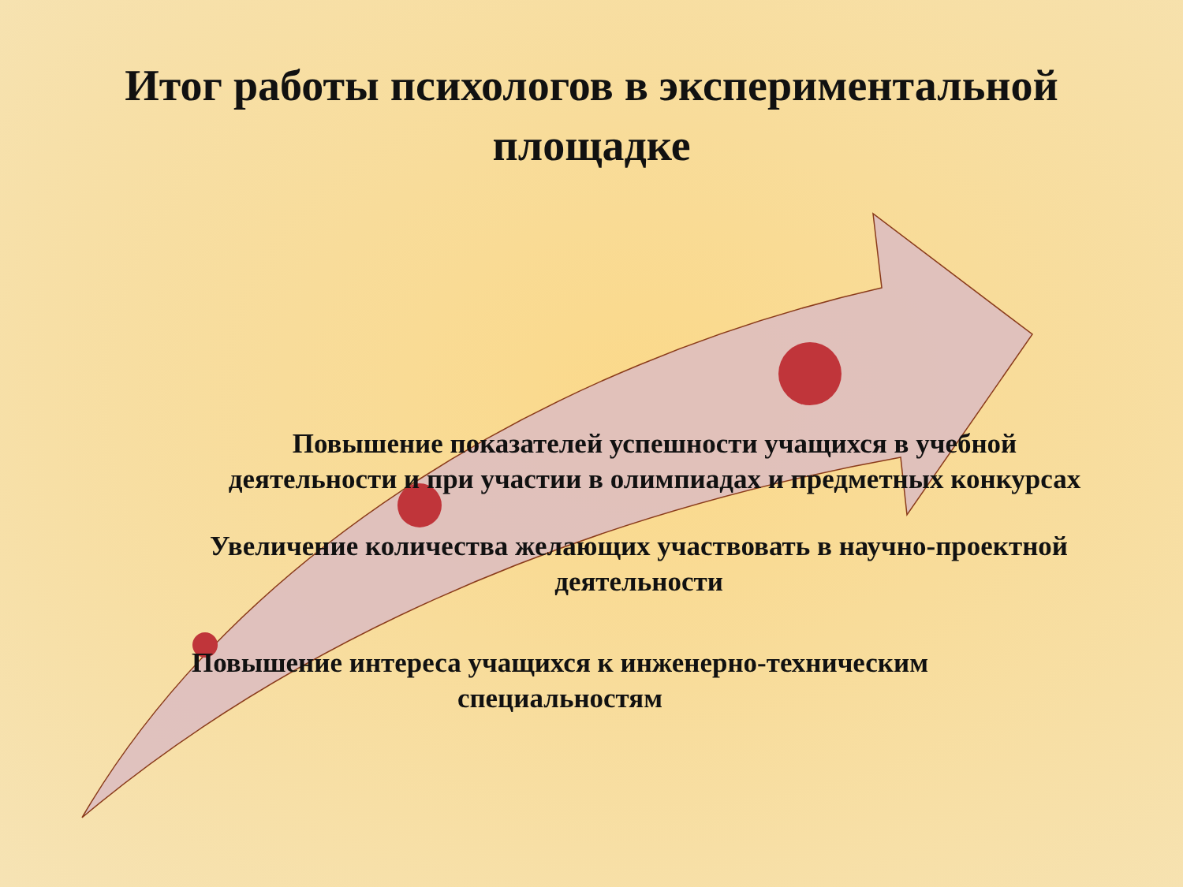Итог работы психологов в экспериментальной площадке
Повышение показателей успешности учащихся в учебной деятельности и при участии в олимпиадах и предметных конкурсах
Увеличение количества желающих участвовать в научно-проектной деятельности
Повышение интереса учащихся к инженерно-техническим специальностям